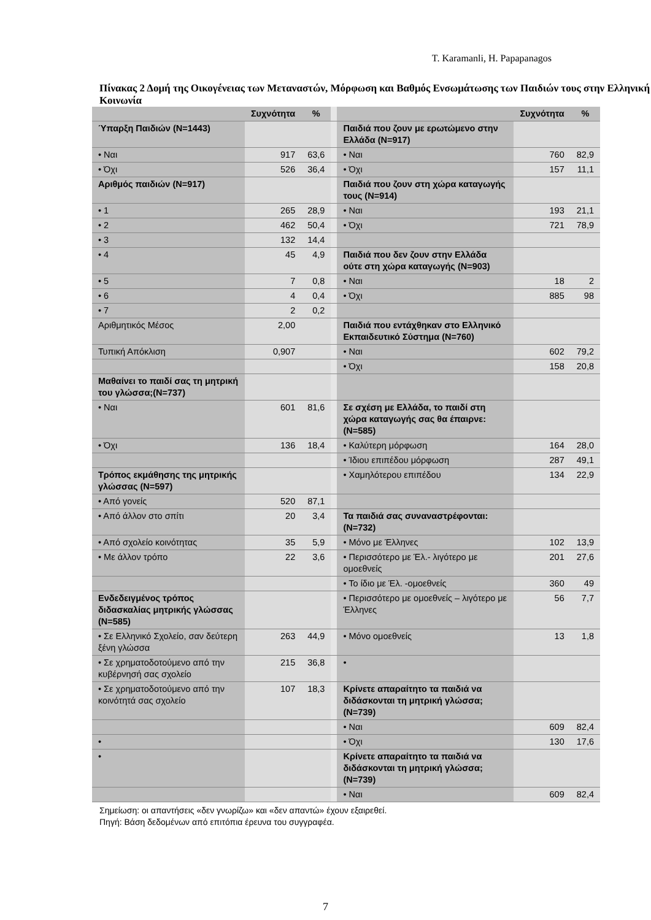T. Karamanli, H. Papapanagos
Πίνακας 2 Δομή της Οικογένειας των Μεταναστών, Μόρφωση και Βαθμός Ενσωμάτωσης των Παιδιών τους στην Ελληνική Κοινωνία
| | Συχνότητα | % | | | Συχνότητα | % |
| Ύπαρξη Παιδιών (N=1443) | | | | Παιδιά που ζουν με ερωτώμενο στην Ελλάδα (N=917) | | |
| • Ναι | 917 | 63,6 | | • Ναι | 760 | 82,9 |
| • Όχι | 526 | 36,4 | | • Όχι | 157 | 11,1 |
| Αριθμός παιδιών (N=917) | | | | Παιδιά που ζουν στη χώρα καταγωγής τους (N=914) | | |
| • 1 | 265 | 28,9 | | • Ναι | 193 | 21,1 |
| • 2 | 462 | 50,4 | | • Όχι | 721 | 78,9 |
| • 3 | 132 | 14,4 | | | | |
| • 4 | 45 | 4,9 | | Παιδιά που δεν ζουν στην Ελλάδα ούτε στη χώρα καταγωγής (N=903) | | |
| • 5 | 7 | 0,8 | | • Ναι | 18 | 2 |
| • 6 | 4 | 0,4 | | • Όχι | 885 | 98 |
| • 7 | 2 | 0,2 | | | | |
| Αριθμητικός Μέσος | 2,00 | | | Παιδιά που εντάχθηκαν στο Ελληνικό Εκπαιδευτικό Σύστημα (N=760) | | |
| Τυπική Απόκλιση | 0,907 | | | • Ναι | 602 | 79,2 |
| | | | | • Όχι | 158 | 20,8 |
| Μαθαίνει το παιδί σας τη μητρική του γλώσσα;(N=737) | | | | | | |
| • Ναι | 601 | 81,6 | | Σε σχέση με Ελλάδα, το παιδί στη χώρα καταγωγής σας θα έπαιρνε: (N=585) | | |
| • Όχι | 136 | 18,4 | | • Καλύτερη μόρφωση | 164 | 28,0 |
| | | | | • Ίδιου επιπέδου μόρφωση | 287 | 49,1 |
| Τρόπος εκμάθησης της μητρικής γλώσσας (N=597) | | | | • Χαμηλότερου επιπέδου | 134 | 22,9 |
| • Από γονείς | 520 | 87,1 | | | | |
| • Από άλλον στο σπίτι | 20 | 3,4 | | Τα παιδιά σας συναναστρέφονται: (N=732) | | |
| • Από σχολείο κοινότητας | 35 | 5,9 | | • Μόνο με Έλληνες | 102 | 13,9 |
| • Με άλλον τρόπο | 22 | 3,6 | | • Περισσότερο με Έλ.- λιγότερο με ομοεθνείς | 201 | 27,6 |
| | | | | • Το ίδιο με Έλ. -ομοεθνείς | 360 | 49 |
| Ενδεδειγμένος τρόπος διδασκαλίας μητρικής γλώσσας (N=585) | | | | • Περισσότερο με ομοεθνείς – λιγότερο με Έλληνες | 56 | 7,7 |
| • Σε Ελληνικό Σχολείο, σαν δεύτερη ξένη γλώσσα | 263 | 44,9 | | • Μόνο ομοεθνείς | 13 | 1,8 |
| • Σε χρηματοδοτούμενο από την κυβέρνησή σας σχολείο | 215 | 36,8 | | • | | |
| • Σε χρηματοδοτούμενο από την κοινότητά σας σχολείο | 107 | 18,3 | | Κρίνετε απαραίτητο τα παιδιά να διδάσκονται τη μητρική γλώσσα; (N=739) | | |
| | | | | • Ναι | 609 | 82,4 |
| • | | | | • Όχι | 130 | 17,6 |
| • | | | | Κρίνετε απαραίτητο τα παιδιά να διδάσκονται τη μητρική γλώσσα; (N=739) | | |
| | | | | • Ναι | 609 | 82,4 |
Σημείωση: οι απαντήσεις «δεν γνωρίζω» και «δεν απαντώ» έχουν εξαιρεθεί.
Πηγή: Βάση δεδομένων από επιτόπια έρευνα του συγγραφέα.
7